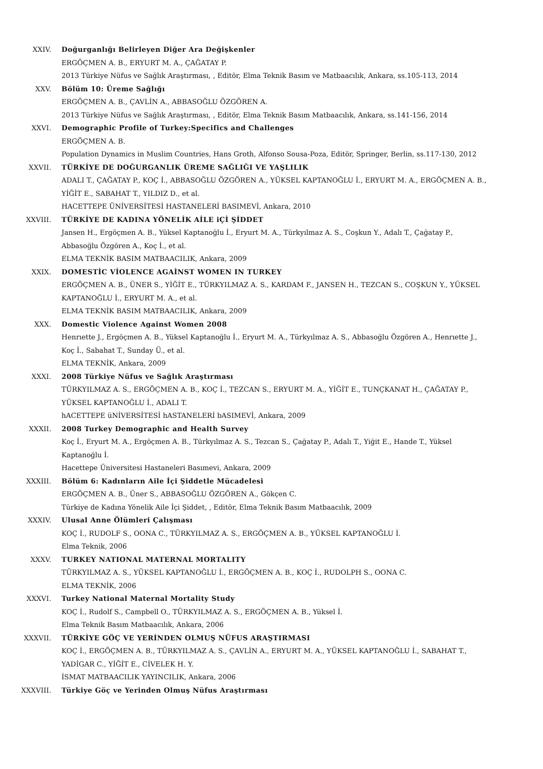XXIV. Doğurganlığı Belirleyen Diğer Ara Değişkenler
ERGÖÇMEN A. B., ERYURT M. A., ÇAĞATAY P.
2013 Türkiye Nüfus ve Sağlık Araştırması, , Editör, Elma Teknik Basım ve Matbaacılık, Ankara, ss.105-113, 2014
XXV. Bölüm 10: Üreme Sağlığı
ERGÖÇMEN A. B., ÇAVLİN A., ABBASOĞLU ÖZGÖREN A.
2013 Türkiye Nüfus ve Sağlık Araştırması, , Editör, Elma Teknik Basım Matbaacılık, Ankara, ss.141-156, 2014
XXVI. Demographic Profile of Turkey:Specifics and Challenges
ERGÖÇMEN A. B.
Population Dynamics in Muslim Countries, Hans Groth, Alfonso Sousa-Poza, Editör, Springer, Berlin, ss.117-130, 2012
XXVII. TÜRKİYE DE DOĞURGANLIK ÜREME SAĞLIĞI VE YAŞLILIK
ADALI T., ÇAĞATAY P., KOÇ İ., ABBASOĞLU ÖZGÖREN A., YÜKSEL KAPTANOĞLU İ., ERYURT M. A., ERGÖÇMEN A. B., YİĞİT E., SABAHAT T., YILDIZ D., et al.
HACETTEPE ÜNİVERSİTESİ HASTANELERİ BASIMEVİ, Ankara, 2010
XXVIII. TÜRKİYE DE KADINA YÖNELİK AİLE iÇİ ŞİDDET
Jansen H., Ergöçmen A. B., Yüksel Kaptanoğlu İ., Eryurt M. A., Türkyılmaz A. S., Coşkun Y., Adalı T., Çağatay P., Abbasoğlu Özgören A., Koç İ., et al.
ELMA TEKNİK BASIM MATBAACILIK, Ankara, 2009
XXIX. DOMESTİC VİOLENCE AGAİNST WOMEN IN TURKEY
ERGÖÇMEN A. B., ÜNER S., YİĞİT E., TÜRKYILMAZ A. S., KARDAM F., JANSEN H., TEZCAN S., COŞKUN Y., YÜKSEL KAPTANOĞLU İ., ERYURT M. A., et al.
ELMA TEKNİK BASIM MATBAACILIK, Ankara, 2009
XXX. Domestic Violence Against Women 2008
Henrıette J., Ergöçmen A. B., Yüksel Kaptanoğlu İ., Eryurt M. A., Türkyılmaz A. S., Abbasoğlu Özgören A., Henrıette J., Koç İ., Sabahat T., Sunday Ü., et al.
ELMA TEKNİK, Ankara, 2009
XXXI. 2008 Türkiye Nüfus ve Sağlık Araştırması
TÜRKYILMAZ A. S., ERGÖÇMEN A. B., KOÇ İ., TEZCAN S., ERYURT M. A., YİĞİT E., TUNÇKANAT H., ÇAĞATAY P., YÜKSEL KAPTANOĞLU İ., ADALI T.
hACETTEPE üNİVERSİTESİ hASTANELERİ bASIMEVİ, Ankara, 2009
XXXII. 2008 Turkey Demographic and Health Survey
Koç İ., Eryurt M. A., Ergöçmen A. B., Türkyılmaz A. S., Tezcan S., Çağatay P., Adalı T., Yiğit E., Hande T., Yüksel Kaptanoğlu İ.
Hacettepe Üniversitesi Hastaneleri Basımevi, Ankara, 2009
XXXIII. Bölüm 6: Kadınların Aile İçi Şiddetle Mücadelesi
ERGÖÇMEN A. B., Üner S., ABBASOĞLU ÖZGÖREN A., Gökçen C.
Türkiye de Kadına Yönelik Aile İçi Şiddet, , Editör, Elma Teknik Basım Matbaacılık, 2009
XXXIV. Ulusal Anne Ölümleri Çalışması
KOÇ İ., RUDOLF S., OONA C., TÜRKYILMAZ A. S., ERGÖÇMEN A. B., YÜKSEL KAPTANOĞLU İ.
Elma Teknik, 2006
XXXV. TURKEY NATIONAL MATERNAL MORTALITY
TÜRKYILMAZ A. S., YÜKSEL KAPTANOĞLU İ., ERGÖÇMEN A. B., KOÇ İ., RUDOLPH S., OONA C.
ELMA TEKNİK, 2006
XXXVI. Turkey National Maternal Mortality Study
KOÇ İ., Rudolf S., Campbell O., TÜRKYILMAZ A. S., ERGÖÇMEN A. B., Yüksel İ.
Elma Teknik Basım Matbaacılık, Ankara, 2006
XXXVII. TÜRKİYE GÖÇ VE YERİNDEN OLMUŞ NÜFUS ARAŞTIRMASI
KOÇ İ., ERGÖÇMEN A. B., TÜRKYILMAZ A. S., ÇAVLİN A., ERYURT M. A., YÜKSEL KAPTANOĞLU İ., SABAHAT T., YADİGAR C., YİĞİT E., CİVELEK H. Y.
İSMAT MATBAACILIK YAYINCILIK, Ankara, 2006
XXXVIII. Türkiye Göç ve Yerinden Olmuş Nüfus Araştırması